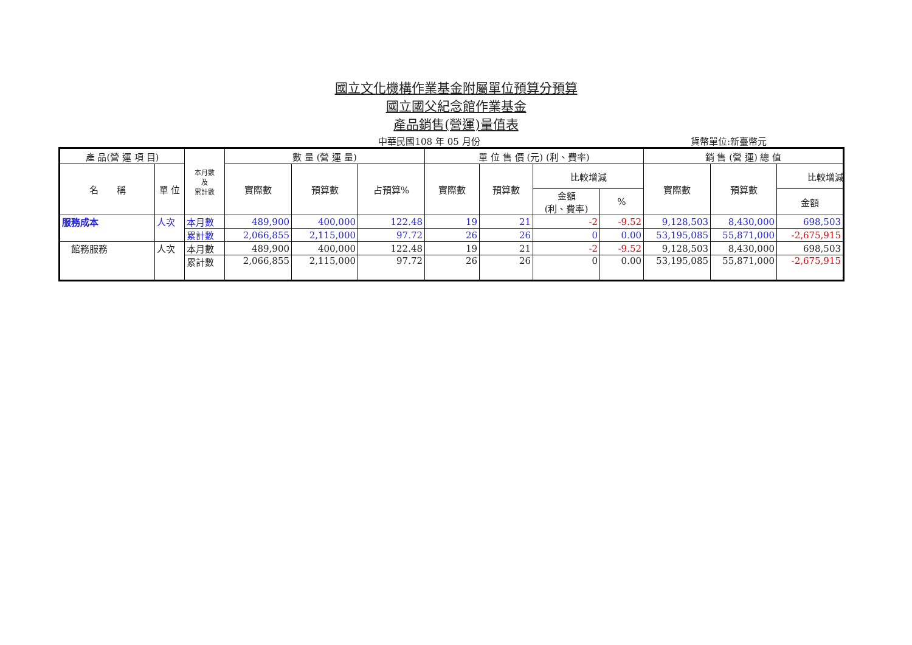國立文化機構作業基金附屬單位預算分預算
國立國父紀念館作業基金
產品銷售(營運)量值表
中華民國108 年 05 月份
貨幣單位:新臺幣元
| 產 品(營 運 項 目) | | 本月數 及 累計數 | 數 量 (營 運 量) | | | 單 位 售 價 (元) (利、費率) | | | | 銷 售 (營 運) 總 值 | | |
| --- | --- | --- | --- | --- | --- | --- | --- | --- | --- | --- | --- | --- |
| 名 稱 | 單 位 | | 實際數 | 預算數 | 占預算% | 實際數 | 預算數 | 比較增減 | | 實際數 | 預算數 | 比較增減 |
| | | | | | | | | 金額 (利、費率) | % | | | 金額 |
| 服務成本 | 人次 | 本月數 | 489,900 | 400,000 | 122.48 | 19 | 21 | -2 | -9.52 | 9,128,503 | 8,430,000 | 698,503 |
| | | 累計數 | 2,066,855 | 2,115,000 | 97.72 | 26 | 26 | 0 | 0.00 | 53,195,085 | 55,871,000 | -2,675,915 |
| 館務服務 | 人次 | 本月數 | 489,900 | 400,000 | 122.48 | 19 | 21 | -2 | -9.52 | 9,128,503 | 8,430,000 | 698,503 |
| | | 累計數 | 2,066,855 | 2,115,000 | 97.72 | 26 | 26 | 0 | 0.00 | 53,195,085 | 55,871,000 | -2,675,915 |